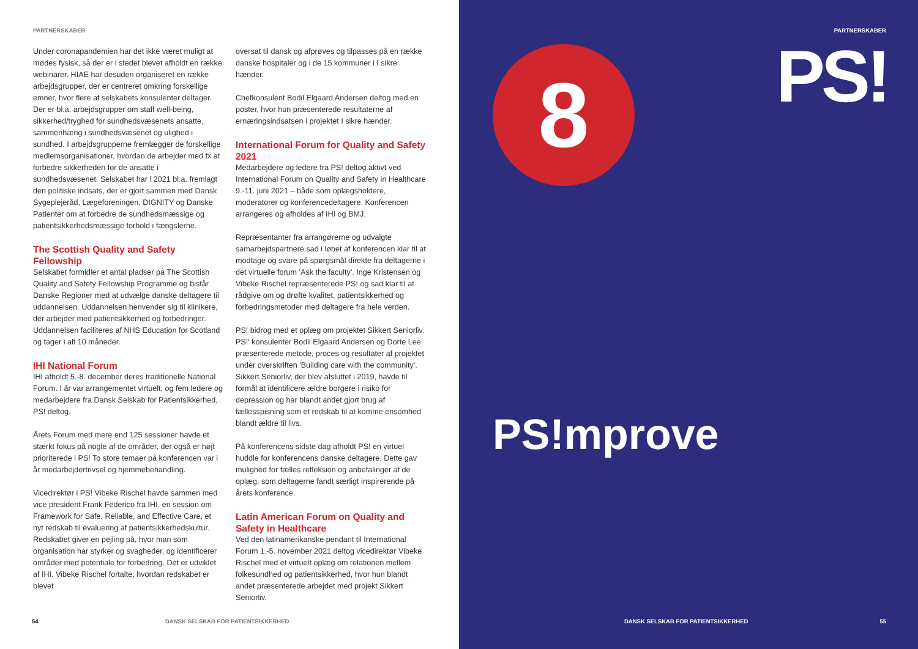PARTNERSKABER
Under coronapandemien har det ikke været muligt at mødes fysisk, så der er i stedet blevet afholdt en række webinarer. HIAE har desuden organiseret en række arbejdsgrupper, der er centreret omkring forskellige emner, hvor flere af selskabets konsulenter deltager. Der er bl.a. arbejdsgrupper om staff well-being, sikkerhed/tryghed for sundhedsvæsenets ansatte, sammenhæng i sundhedsvæsenet og ulighed i sundhed. I arbejdsgrupperne fremlægger de forskellige medlemsorganisationer, hvordan de arbejder med fx at forbedre sikkerheden for de ansatte i sundhedsvæsenet. Selskabet har i 2021 bl.a. fremlagt den politiske indsats, der er gjort sammen med Dansk Sygeplejeråd, Lægeforeningen, DIGNITY og Danske Patienter om at forbedre de sundhedsmæssige og patientsikkerhedsmæssige forhold i fængslerne.
The Scottish Quality and Safety Fellowship
Selskabet formidler et antal pladser på The Scottish Quality and Safety Fellowship Programme og bistår Danske Regioner med at udvælge danske deltagere til uddannelsen. Uddannelsen henvender sig til klinikere, der arbejder med patientsikkerhed og forbedringer. Uddannelsen faciliteres af NHS Education for Scotland og tager i alt 10 måneder.
IHI National Forum
IHI afholdt 5.-8. december deres traditionelle National Forum. I år var arrangementet virtuelt, og fem ledere og medarbejdere fra Dansk Selskab for Patientsikkerhed, PS! deltog.
Årets Forum med mere end 125 sessioner havde et stærkt fokus på nogle af de områder, der også er højt prioriterede i PS! To store temaer på konferencen var i år medarbejdertrivsel og hjemmebehandling.
Vicedirektør i PS! Vibeke Rischel havde sammen med vice president Frank Federico fra IHI, en session om Framework for Safe, Reliable, and Effective Care, et nyt redskab til evaluering af patientsikkerhedskultur. Redskabet giver en pejling på, hvor man som organisation har styrker og svagheder, og identificerer områder med potentiale for forbedring. Det er udviklet af IHI. Vibeke Rischel fortalte, hvordan redskabet er blevet
oversat til dansk og afprøves og tilpasses på en række danske hospitaler og i de 15 kommuner i I sikre hænder.
Chefkonsulent Bodil Elgaard Andersen deltog med en poster, hvor hun præsenterede resultaterne af ernæringsindsatsen i projektet I sikre hænder.
International Forum for Quality and Safety 2021
Medarbejdere og ledere fra PS! deltog aktivt ved International Forum on Quality and Safety in Healthcare 9.-11. juni 2021 – både som oplægsholdere, moderatorer og konferencedeltagere. Konferencen arrangeres og afholdes af IHI og BMJ.
Repræsentanter fra arrangørerne og udvalgte samarbejdspartnere sad i løbet af konferencen klar til at modtage og svare på spørgsmål direkte fra deltagerne i det virtuelle forum 'Ask the faculty'. Inge Kristensen og Vibeke Rischel repræsenterede PS! og sad klar til at rådgive om og drøfte kvalitet, patientsikkerhed og forbedringsmetoder med deltagere fra hele verden.
PS! bidrog med et oplæg om projektet Sikkert Seniorliv. PS!' konsulenter Bodil Elgaard Andersen og Dorte Lee præsenterede metode, proces og resultater af projektet under overskriften 'Building care with the community'. Sikkert Seniorliv, der blev afsluttet i 2019, havde til formål at identificere ældre borgere i risiko for depression og har blandt andet gjort brug af fællesspisning som et redskab til at komme ensomhed blandt ældre til livs.
På konferencens sidste dag afholdt PS! en virtuel huddle for konferencens danske deltagere. Dette gav mulighed for fælles refleksion og anbefalinger af de oplæg, som deltagerne fandt særligt inspirerende på årets konference.
Latin American Forum on Quality and Safety in Healthcare
Ved den latinamerikanske pendant til International Forum 1.-5. november 2021 deltog vicedirektør Vibeke Rischel med et virtuelt oplæg om relationen mellem folkesundhed og patientsikkerhed, hvor hun blandt andet præsenterede arbejdet med projekt Sikkert Seniorliv.
54
DANSK SELSKAB FOR PATIENTSIKKERHED
PARTNERSKABER
8 PS!
PS!mprove
DANSK SELSKAB FOR PATIENTSIKKERHED
55